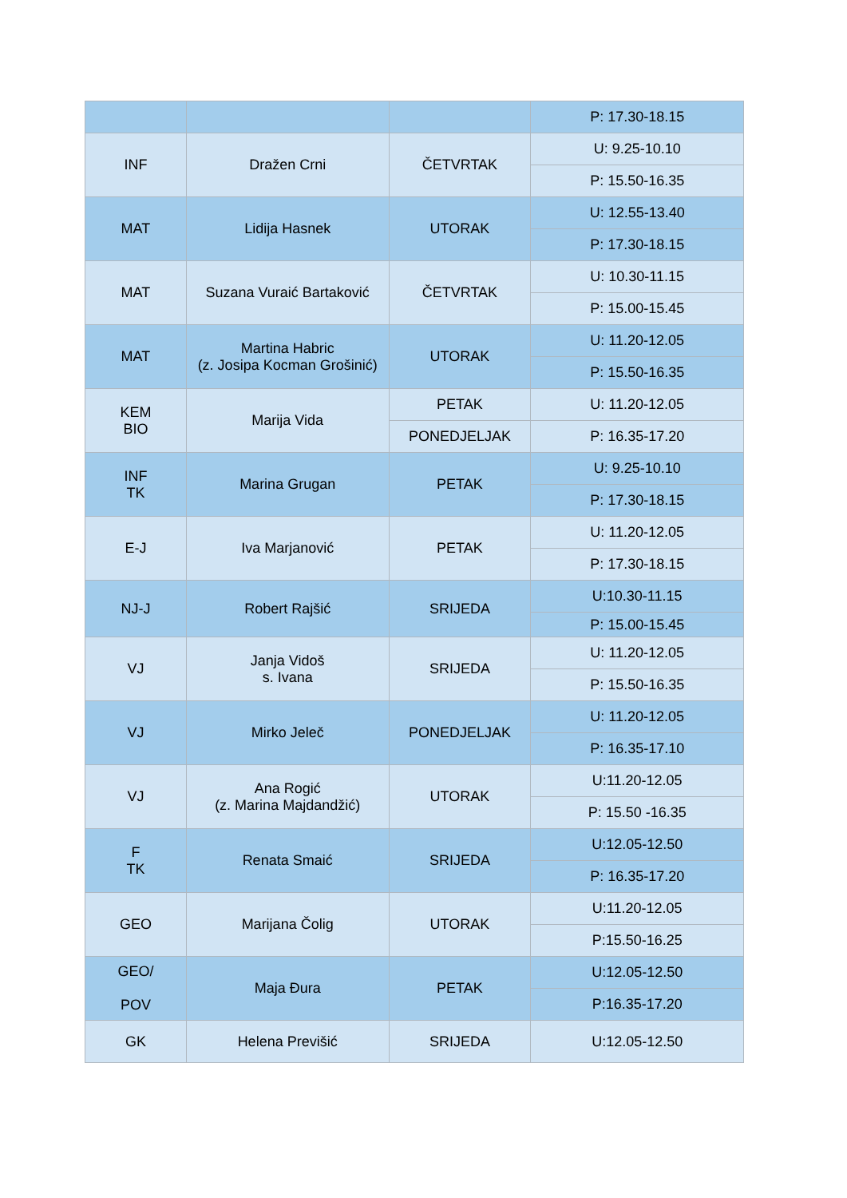| | | | P: 17.30-18.15 |
| INF | Dražen Crni | ČETVRTAK | U: 9.25-10.10 |
| | | | P: 15.50-16.35 |
| MAT | Lidija Hasnek | UTORAK | U: 12.55-13.40 |
| | | | P: 17.30-18.15 |
| MAT | Suzana Vuraić Bartaković | ČETVRTAK | U: 10.30-11.15 |
| | | | P: 15.00-15.45 |
| MAT | Martina Habric (z. Josipa Kocman Grošinić) | UTORAK | U: 11.20-12.05 |
| | | | P: 15.50-16.35 |
| KEM BIO | Marija Vida | PETAK | U: 11.20-12.05 |
| | | PONEDJELJAK | P: 16.35-17.20 |
| INF TK | Marina Grugan | PETAK | U: 9.25-10.10 |
| | | | P: 17.30-18.15 |
| E-J | Iva Marjanović | PETAK | U: 11.20-12.05 |
| | | | P: 17.30-18.15 |
| NJ-J | Robert Rajšić | SRIJEDA | U:10.30-11.15 |
| | | | P: 15.00-15.45 |
| VJ | Janja Vidoš s. Ivana | SRIJEDA | U: 11.20-12.05 |
| | | | P: 15.50-16.35 |
| VJ | Mirko Jeleč | PONEDJELJAK | U: 11.20-12.05 |
| | | | P: 16.35-17.10 |
| VJ | Ana Rogić (z. Marina Majdandžić) | UTORAK | U:11.20-12.05 |
| | | | P: 15.50 -16.35 |
| F TK | Renata Smaić | SRIJEDA | U:12.05-12.50 |
| | | | P: 16.35-17.20 |
| GEO | Marijana Čolig | UTORAK | U:11.20-12.05 |
| | | | P:15.50-16.25 |
| GEO/ POV | Maja Đura | PETAK | U:12.05-12.50 |
| | | | P:16.35-17.20 |
| GK | Helena Previšić | SRIJEDA | U:12.05-12.50 |